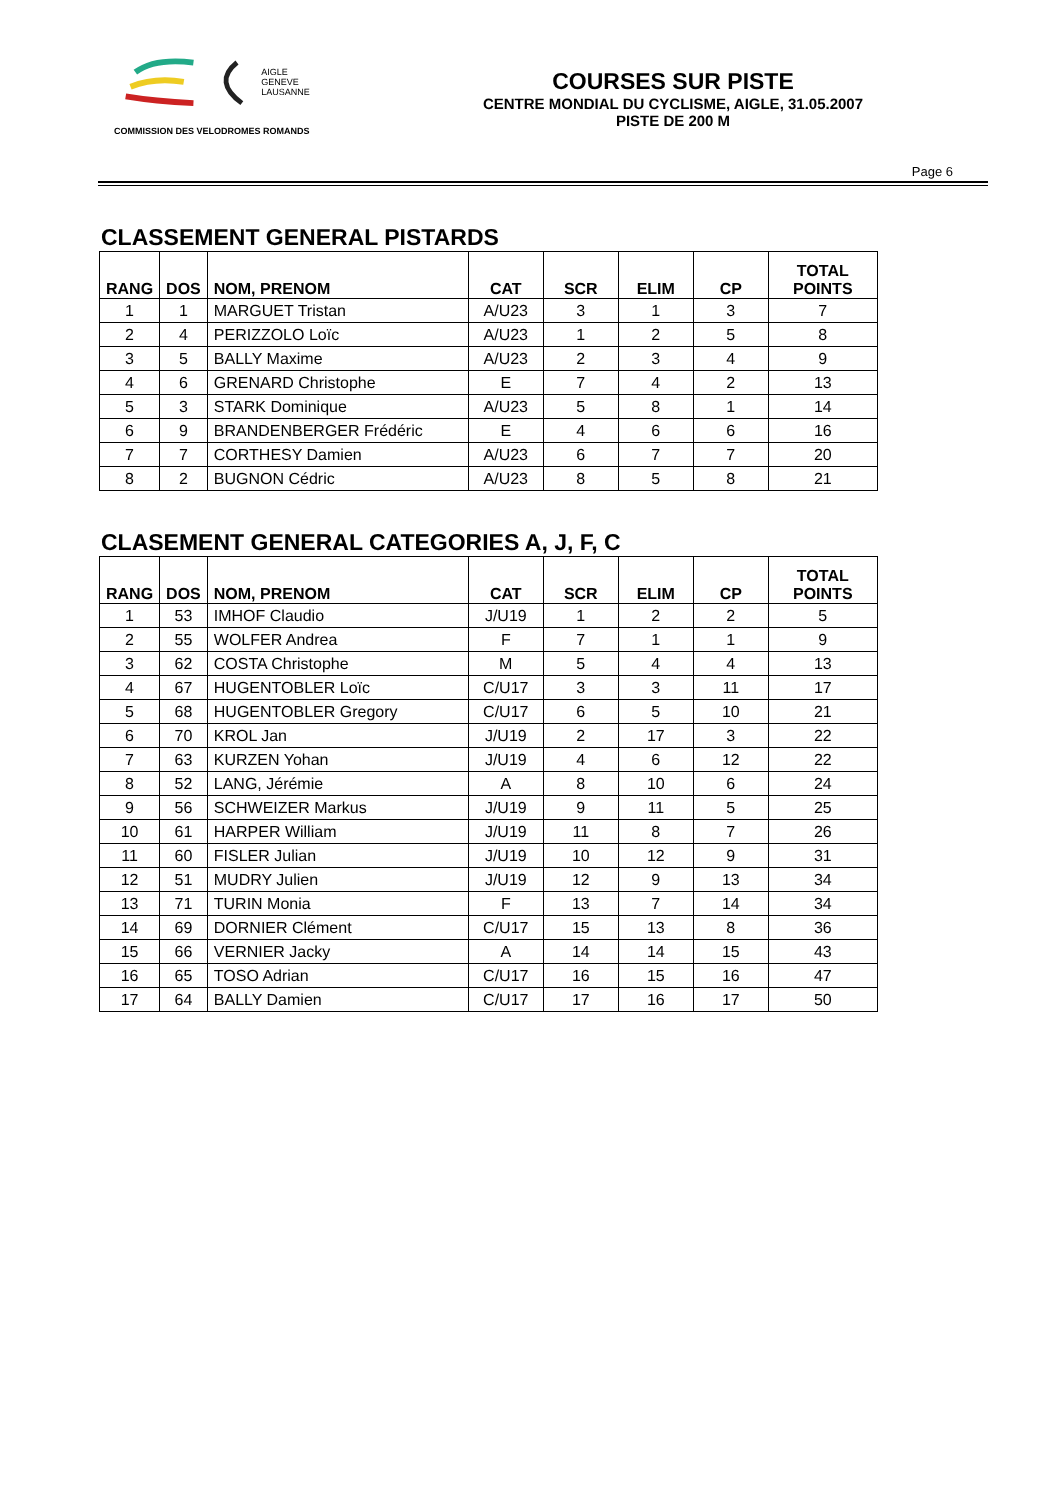AIGLE
GENEVE
LAUSANNE
COMMISSION DES VELODROMES ROMANDS
COURSES SUR PISTE
CENTRE MONDIAL DU CYCLISME, AIGLE, 31.05.2007
PISTE DE 200 M
Page 6
CLASSEMENT GENERAL PISTARDS
| RANG | DOS | NOM, PRENOM | CAT | SCR | ELIM | CP | TOTAL POINTS |
| --- | --- | --- | --- | --- | --- | --- | --- |
| 1 | 1 | MARGUET Tristan | A/U23 | 3 | 1 | 3 | 7 |
| 2 | 4 | PERIZZOLO Loïc | A/U23 | 1 | 2 | 5 | 8 |
| 3 | 5 | BALLY Maxime | A/U23 | 2 | 3 | 4 | 9 |
| 4 | 6 | GRENARD Christophe | E | 7 | 4 | 2 | 13 |
| 5 | 3 | STARK Dominique | A/U23 | 5 | 8 | 1 | 14 |
| 6 | 9 | BRANDENBERGER Frédéric | E | 4 | 6 | 6 | 16 |
| 7 | 7 | CORTHESY Damien | A/U23 | 6 | 7 | 7 | 20 |
| 8 | 2 | BUGNON Cédric | A/U23 | 8 | 5 | 8 | 21 |
CLASEMENT GENERAL CATEGORIES A, J, F, C
| RANG | DOS | NOM, PRENOM | CAT | SCR | ELIM | CP | TOTAL POINTS |
| --- | --- | --- | --- | --- | --- | --- | --- |
| 1 | 53 | IMHOF Claudio | J/U19 | 1 | 2 | 2 | 5 |
| 2 | 55 | WOLFER Andrea | F | 7 | 1 | 1 | 9 |
| 3 | 62 | COSTA Christophe | M | 5 | 4 | 4 | 13 |
| 4 | 67 | HUGENTOBLER Loïc | C/U17 | 3 | 3 | 11 | 17 |
| 5 | 68 | HUGENTOBLER Gregory | C/U17 | 6 | 5 | 10 | 21 |
| 6 | 70 | KROL Jan | J/U19 | 2 | 17 | 3 | 22 |
| 7 | 63 | KURZEN Yohan | J/U19 | 4 | 6 | 12 | 22 |
| 8 | 52 | LANG, Jérémie | A | 8 | 10 | 6 | 24 |
| 9 | 56 | SCHWEIZER Markus | J/U19 | 9 | 11 | 5 | 25 |
| 10 | 61 | HARPER William | J/U19 | 11 | 8 | 7 | 26 |
| 11 | 60 | FISLER Julian | J/U19 | 10 | 12 | 9 | 31 |
| 12 | 51 | MUDRY Julien | J/U19 | 12 | 9 | 13 | 34 |
| 13 | 71 | TURIN Monia | F | 13 | 7 | 14 | 34 |
| 14 | 69 | DORNIER Clément | C/U17 | 15 | 13 | 8 | 36 |
| 15 | 66 | VERNIER Jacky | A | 14 | 14 | 15 | 43 |
| 16 | 65 | TOSO Adrian | C/U17 | 16 | 15 | 16 | 47 |
| 17 | 64 | BALLY Damien | C/U17 | 17 | 16 | 17 | 50 |